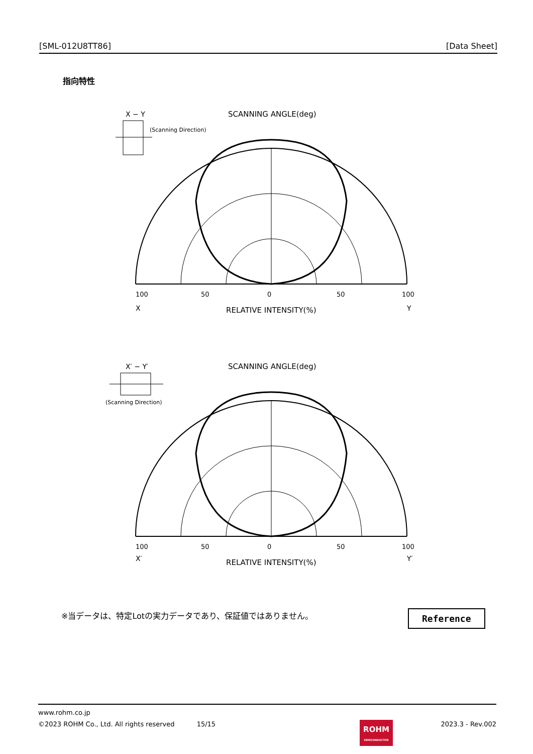[SML-012U8TT86] [Data Sheet]
指向特性
X − Y
SCANNING ANGLE(deg)
(Scanning Direction)
0
100
50
50
100
X
Y
RELATIVE INTENSITY(%)
X′ − Y′
SCANNING ANGLE(deg)
(Scanning Direction)
0
100
50
50
100
X′
Y′
RELATIVE INTENSITY(%)
※当データは、特定Lotの実力データであり、保証値ではありません。
Reference
www.rohm.co.jp
©2023 ROHM Co., Ltd. All rights reserved 15/15 2023.3 - Rev.002
ROHM
SEMICONDUCTOR